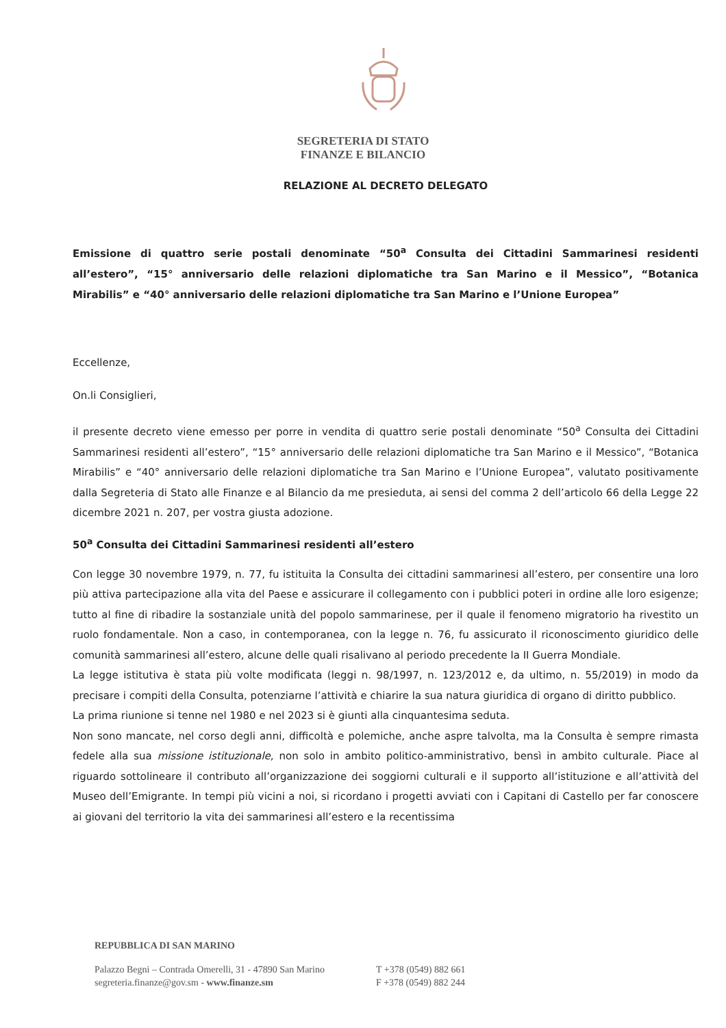SEGRETERIA DI STATO
FINANZE E BILANCIO
RELAZIONE AL DECRETO DELEGATO
Emissione di quattro serie postali denominate “50<sup>a</sup> Consulta dei Cittadini Sammarinesi residenti all’estero”, “15° anniversario delle relazioni diplomatiche tra San Marino e il Messico”, “Botanica Mirabilis” e “40° anniversario delle relazioni diplomatiche tra San Marino e l’Unione Europea”
Eccellenze,
On.li Consiglieri,
il presente decreto viene emesso per porre in vendita di quattro serie postali denominate “50<sup>a</sup> Consulta dei Cittadini Sammarinesi residenti all’estero”, “15° anniversario delle relazioni diplomatiche tra San Marino e il Messico”, “Botanica Mirabilis” e “40° anniversario delle relazioni diplomatiche tra San Marino e l’Unione Europea”, valutato positivamente dalla Segreteria di Stato alle Finanze e al Bilancio da me presieduta, ai sensi del comma 2 dell’articolo 66 della Legge 22 dicembre 2021 n. 207, per vostra giusta adozione.
50<sup>a</sup> Consulta dei Cittadini Sammarinesi residenti all’estero
Con legge 30 novembre 1979, n. 77, fu istituita la Consulta dei cittadini sammarinesi all’estero, per consentire una loro più attiva partecipazione alla vita del Paese e assicurare il collegamento con i pubblici poteri in ordine alle loro esigenze; tutto al fine di ribadire la sostanziale unità del popolo sammarinese, per il quale il fenomeno migratorio ha rivestito un ruolo fondamentale. Non a caso, in contemporanea, con la legge n. 76, fu assicurato il riconoscimento giuridico delle comunità sammarinesi all’estero, alcune delle quali risalivano al periodo precedente la II Guerra Mondiale.
La legge istitutiva è stata più volte modificata (leggi n. 98/1997, n. 123/2012 e, da ultimo, n. 55/2019) in modo da precisare i compiti della Consulta, potenziarne l’attività e chiarire la sua natura giuridica di organo di diritto pubblico.
La prima riunione si tenne nel 1980 e nel 2023 si è giunti alla cinquantesima seduta.
Non sono mancate, nel corso degli anni, difficoltà e polemiche, anche aspre talvolta, ma la Consulta è sempre rimasta fedele alla sua missione istituzionale, non solo in ambito politico-amministrativo, bensì in ambito culturale. Piace al riguardo sottolineare il contributo all’organizzazione dei soggiorni culturali e il supporto all’istituzione e all’attività del Museo dell’Emigrante. In tempi più vicini a noi, si ricordano i progetti avviati con i Capitani di Castello per far conoscere ai giovani del territorio la vita dei sammarinesi all’estero e la recentissima
REPUBBLICA DI SAN MARINO
Palazzo Begni – Contrada Omerelli, 31 - 47890 San Marino
segreteria.finanze@gov.sm - www.finanze.sm
T +378 (0549) 882 661
F +378 (0549) 882 244